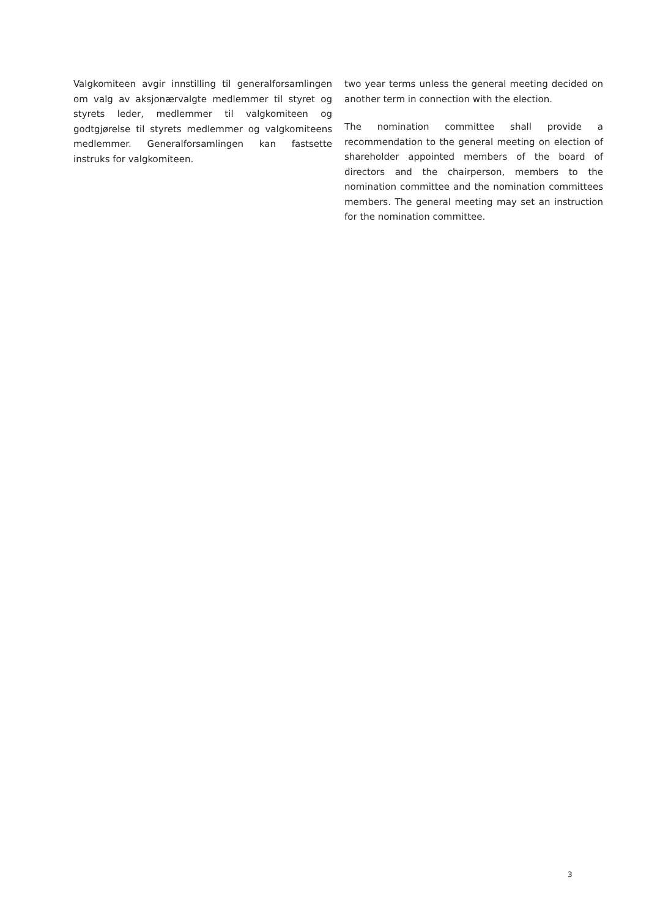Valgkomiteen avgir innstilling til generalforsamlingen om valg av aksjonærvalgte medlemmer til styret og styrets leder, medlemmer til valgkomiteen og godtgjørelse til styrets medlemmer og valgkomiteens medlemmer. Generalforsamlingen kan fastsette instruks for valgkomiteen.
two year terms unless the general meeting decided on another term in connection with the election.
The nomination committee shall provide a recommendation to the general meeting on election of shareholder appointed members of the board of directors and the chairperson, members to the nomination committee and the nomination committees members. The general meeting may set an instruction for the nomination committee.
3